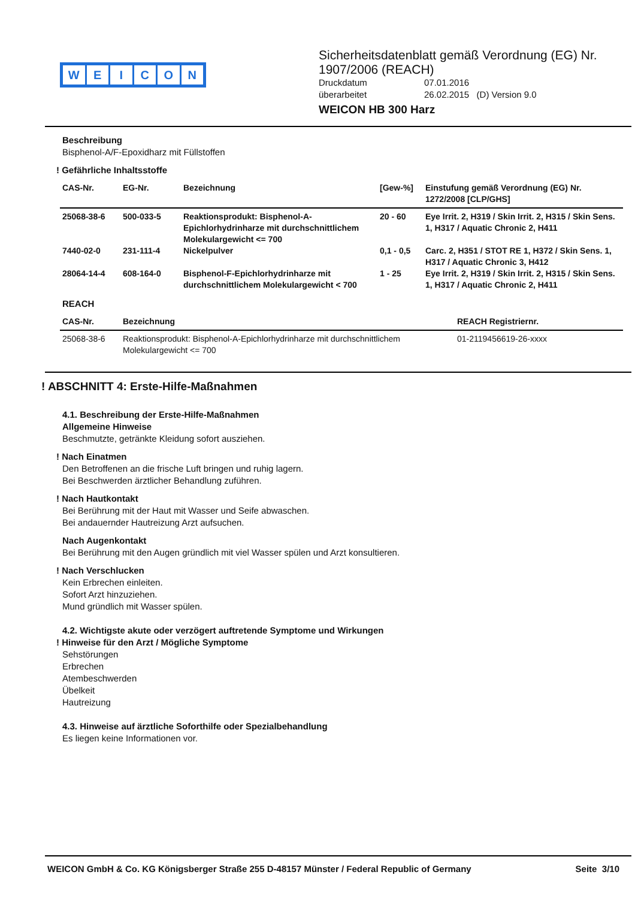WEICON
Sicherheitsdatenblatt gemäß Verordnung (EG) Nr. 1907/2006 (REACH)
Druckdatum 07.01.2016
überarbeitet 26.02.2015 (D) Version 9.0
WEICON HB 300 Harz
Beschreibung
Bisphenol-A/F-Epoxidharz mit Füllstoffen
! Gefährliche Inhaltsstoffe
| CAS-Nr. | EG-Nr. | Bezeichnung | [Gew-%] | Einstufung gemäß Verordnung (EG) Nr. 1272/2008 [CLP/GHS] |
| --- | --- | --- | --- | --- |
| 25068-38-6 | 500-033-5 | Reaktionsprodukt: Bisphenol-A-Epichlorhydrinharze mit durchschnittlichem Molekulargewicht <= 700 | 20 - 60 | Eye Irrit. 2, H319 / Skin Irrit. 2, H315 / Skin Sens. 1, H317 / Aquatic Chronic 2, H411 |
| 7440-02-0 | 231-111-4 | Nickelpulver | 0,1 - 0,5 | Carc. 2, H351 / STOT RE 1, H372 / Skin Sens. 1, H317 / Aquatic Chronic 3, H412 |
| 28064-14-4 | 608-164-0 | Bisphenol-F-Epichlorhydrinharze mit durchschnittlichem Molekulargewicht < 700 | 1 - 25 | Eye Irrit. 2, H319 / Skin Irrit. 2, H315 / Skin Sens. 1, H317 / Aquatic Chronic 2, H411 |
REACH
| CAS-Nr. | Bezeichnung | REACH Registriernr. |
| --- | --- | --- |
| 25068-38-6 | Reaktionsprodukt: Bisphenol-A-Epichlorhydrinharze mit durchschnittlichem Molekulargewicht <= 700 | 01-2119456619-26-xxxx |
! ABSCHNITT 4: Erste-Hilfe-Maßnahmen
4.1. Beschreibung der Erste-Hilfe-Maßnahmen
Allgemeine Hinweise
Beschmutzte, getränkte Kleidung sofort ausziehen.
! Nach Einatmen
Den Betroffenen an die frische Luft bringen und ruhig lagern.
Bei Beschwerden ärztlicher Behandlung zuführen.
! Nach Hautkontakt
Bei Berührung mit der Haut mit Wasser und Seife abwaschen.
Bei andauernder Hautreizung Arzt aufsuchen.
Nach Augenkontakt
Bei Berührung mit den Augen gründlich mit viel Wasser spülen und Arzt konsultieren.
! Nach Verschlucken
Kein Erbrechen einleiten.
Sofort Arzt hinzuziehen.
Mund gründlich mit Wasser spülen.
4.2. Wichtigste akute oder verzögert auftretende Symptome und Wirkungen
! Hinweise für den Arzt / Mögliche Symptome
Sehstörungen
Erbrechen
Atembeschwerden
Übelkeit
Hautreizung
4.3. Hinweise auf ärztliche Soforthilfe oder Spezialbehandlung
Es liegen keine Informationen vor.
WEICON GmbH & Co. KG Königsberger Straße 255 D-48157 Münster / Federal Republic of Germany Seite 3/10